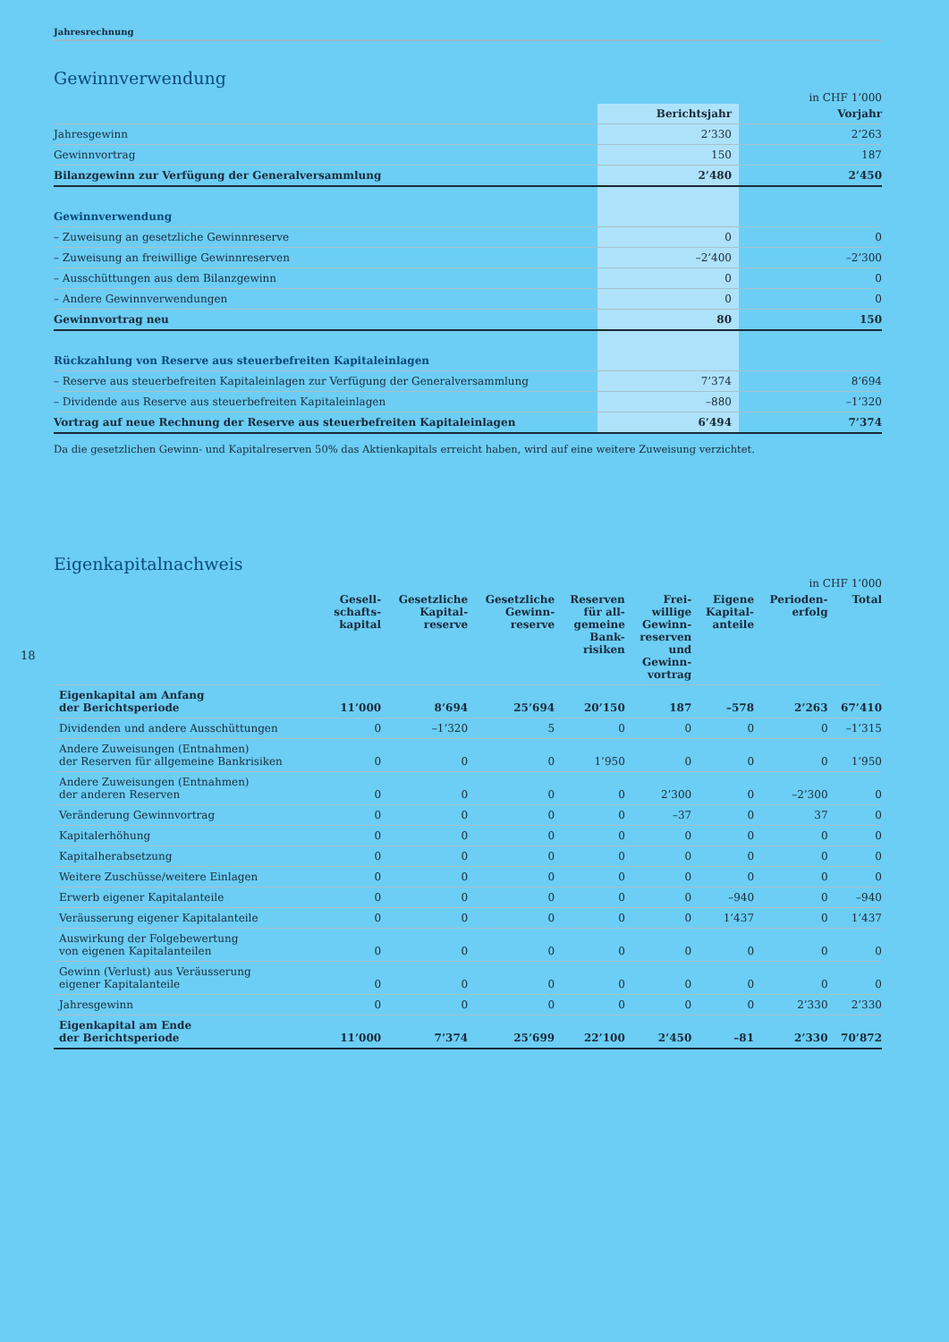18
Jahresrechnung
Gewinnverwendung
in CHF 1’000
| | Berichtsjahr | Vorjahr |
| --- | --- | --- |
| Jahresgewinn | 2’330 | 2’263 |
| Gewinnvortrag | 150 | 187 |
| Bilanzgewinn zur Verfügung der Generalversammlung | 2’480 | 2’450 |
| Gewinnverwendung | | |
| – Zuweisung an gesetzliche Gewinnreserve | 0 | 0 |
| – Zuweisung an freiwillige Gewinnreserven | –2’400 | –2’300 |
| – Ausschüttungen aus dem Bilanzgewinn | 0 | 0 |
| – Andere Gewinnverwendungen | 0 | 0 |
| Gewinnvortrag neu | 80 | 150 |
| Rückzahlung von Reserve aus steuerbefreiten Kapitaleinlagen | | |
| – Reserve aus steuerbefreiten Kapitaleinlagen zur Verfügung der Generalversammlung | 7’374 | 8’694 |
| – Dividende aus Reserve aus steuerbefreiten Kapitaleinlagen | –880 | –1’320 |
| Vortrag auf neue Rechnung der Reserve aus steuerbefreiten Kapitaleinlagen | 6’494 | 7’374 |
Da die gesetzlichen Gewinn- und Kapitalreserven 50% das Aktienkapitals erreicht haben, wird auf eine weitere Zuweisung verzichtet.
Eigenkapitalnachweis
in CHF 1’000
| | Gesell- schafts- kapital | Gesetzliche Kapital- reserve | Gesetzliche Gewinn- reserve | Reserven für all- gemeine Bank- risiken | Frei- willige Gewinn- reserven und Gewinn- vortrag | Eigene Kapital- anteile | Perioden- erfolg | Total |
| --- | --- | --- | --- | --- | --- | --- | --- | --- |
| Eigenkapital am Anfang der Berichtsperiode | 11’000 | 8’694 | 25’694 | 20’150 | 187 | –578 | 2’263 | 67’410 |
| Dividenden und andere Ausschüttungen | 0 | –1’320 | 5 | 0 | 0 | 0 | 0 | –1’315 |
| Andere Zuweisungen (Entnahmen) der Reserven für allgemeine Bankrisiken | 0 | 0 | 0 | 1’950 | 0 | 0 | 0 | 1’950 |
| Andere Zuweisungen (Entnahmen) der anderen Reserven | 0 | 0 | 0 | 0 | 2’300 | 0 | –2’300 | 0 |
| Veränderung Gewinnvortrag | 0 | 0 | 0 | 0 | –37 | 0 | 37 | 0 |
| Kapitalerhöhung | 0 | 0 | 0 | 0 | 0 | 0 | 0 | 0 |
| Kapitalherabsetzung | 0 | 0 | 0 | 0 | 0 | 0 | 0 | 0 |
| Weitere Zuschüsse/weitere Einlagen | 0 | 0 | 0 | 0 | 0 | 0 | 0 | 0 |
| Erwerb eigener Kapitalanteile | 0 | 0 | 0 | 0 | 0 | –940 | 0 | –940 |
| Veräusserung eigener Kapitalanteile | 0 | 0 | 0 | 0 | 0 | 1’437 | 0 | 1’437 |
| Auswirkung der Folgebewertung von eigenen Kapitalanteilen | 0 | 0 | 0 | 0 | 0 | 0 | 0 | 0 |
| Gewinn (Verlust) aus Veräusserung eigener Kapitalanteile | 0 | 0 | 0 | 0 | 0 | 0 | 0 | 0 |
| Jahresgewinn | 0 | 0 | 0 | 0 | 0 | 0 | 2’330 | 2’330 |
| Eigenkapital am Ende der Berichtsperiode | 11’000 | 7’374 | 25’699 | 22’100 | 2’450 | –81 | 2’330 | 70’872 |